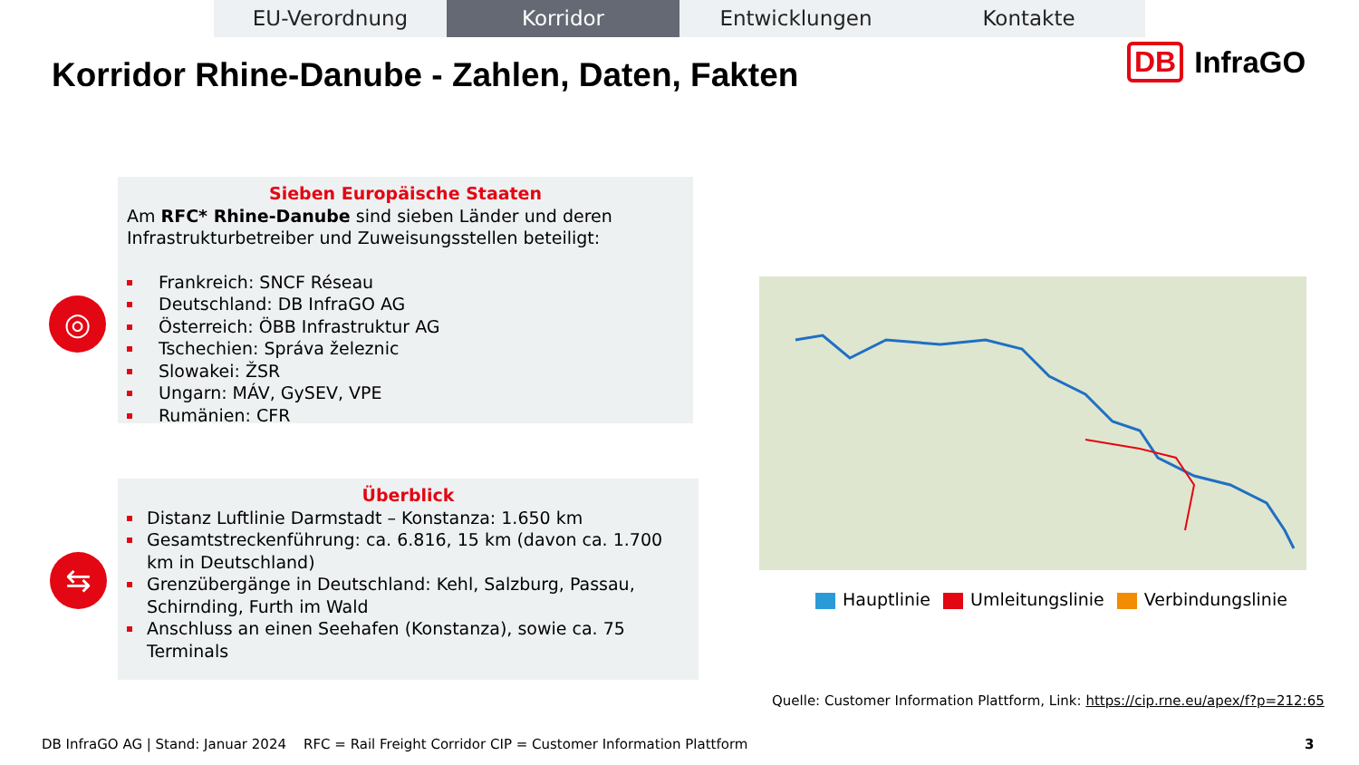EU-Verordnung Korridor Entwicklungen Kontakte
Korridor Rhine-Danube - Zahlen, Daten, Fakten
DB InfraGO
◎
Sieben Europäische Staaten
Am RFC* Rhine-Danube sind sieben Länder und deren Infrastrukturbetreiber und Zuweisungsstellen beteiligt:
Frankreich: SNCF Réseau
Deutschland: DB InfraGO AG
Österreich: ÖBB Infrastruktur AG
Tschechien: Správa železnic
Slowakei: ŽSR
Ungarn: MÁV, GySEV, VPE
Rumänien: CFR
⇆
Überblick
Distanz Luftlinie Darmstadt – Konstanza: 1.650 km
Gesamtstreckenführung: ca. 6.816, 15 km (davon ca. 1.700 km in Deutschland)
Grenzübergänge in Deutschland: Kehl, Salzburg, Passau, Schirnding, Furth im Wald
Anschluss an einen Seehafen (Konstanza), sowie ca. 75 Terminals
Hauptlinie Umleitungslinie Verbindungslinie
Quelle: Customer Information Plattform, Link: https://cip.rne.eu/apex/f?p=212:65
DB InfraGO AG | Stand: Januar 2024
RFC = Rail Freight Corridor CIP = Customer Information Plattform
3